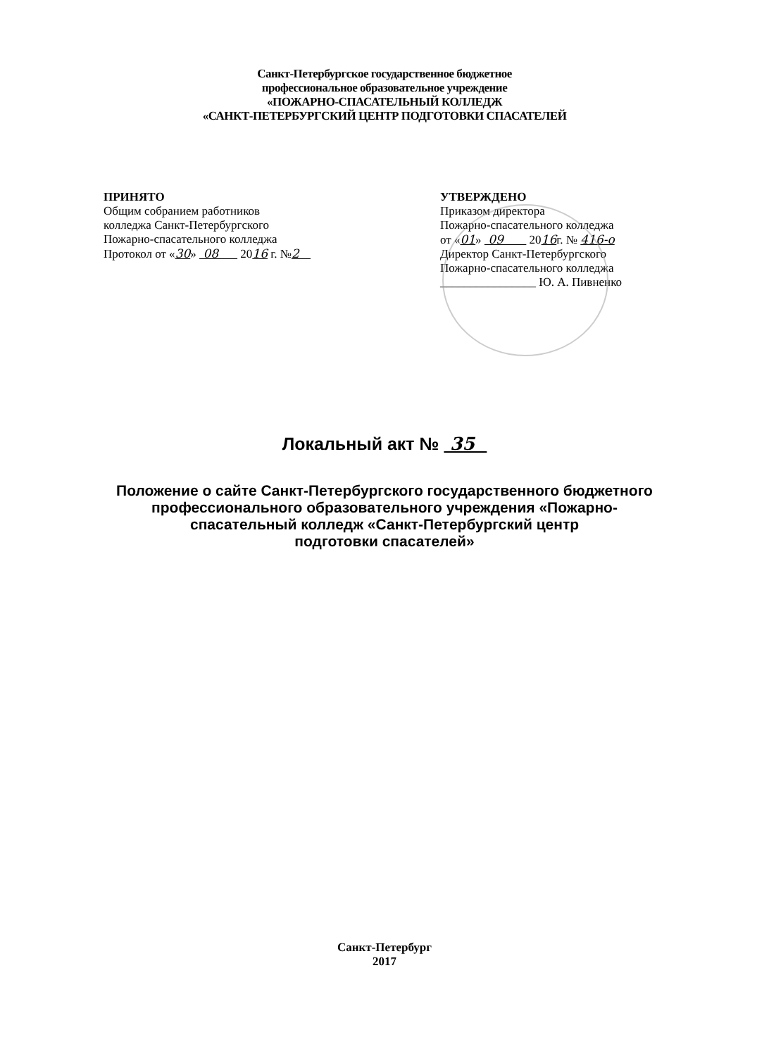Санкт-Петербургское государственное бюджетное
профессиональное образовательное учреждение
«ПОЖАРНО-СПАСАТЕЛЬНЫЙ КОЛЛЕДЖ
«САНКТ-ПЕТЕРБУРГСКИЙ ЦЕНТР ПОДГОТОВКИ СПАСАТЕЛЕЙ
ПРИНЯТО
Общим собранием работников
колледжа Санкт-Петербургского
Пожарно-спасательного колледжа
Протокол от «30» 08 2016 г. №2
УТВЕРЖДЕНО
Приказом директора
Пожарно-спасательного колледжа
от «01» 09 2016г. № 416-о
Директор Санкт-Петербургского
Пожарно-спасательного колледжа
________________ Ю. А. Пивненко
Локальный акт № 35
Положение о сайте Санкт-Петербургского государственного бюджетного
профессионального образовательного учреждения «Пожарно-
спасательный колледж «Санкт-Петербургский центр
подготовки спасателей»
Санкт-Петербург
2017